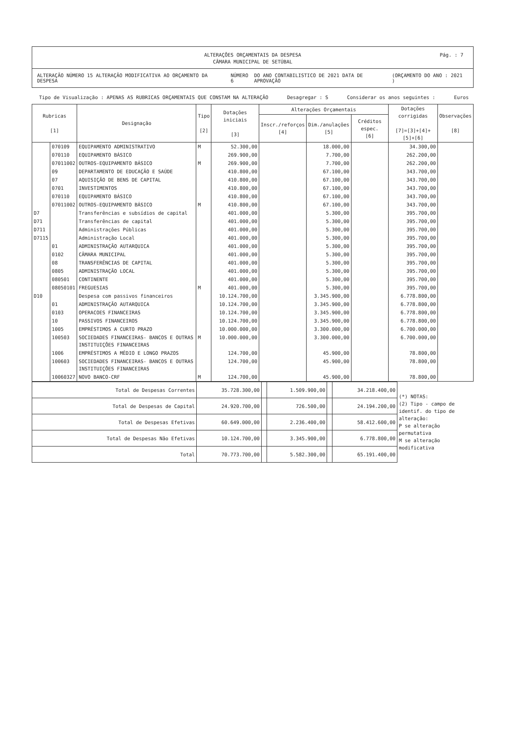ALTERAÇÕES ORÇAMENTAIS DA DESPESA
CÂMARA MUNICIPAL DE SETÚBAL
Pág. : 7
ALTERAÇÃO NÚMERO 15 ALTERAÇÃO MODIFICATIVA AO ORÇAMENTO DA DESPESA NÚMERO 6 DO ANO CONTABILISTICO DE 2021 DATA DE APROVAÇÃO (ORÇAMENTO DO ANO : 2021 )
Tipo de Visualização : APENAS AS RUBRICAS ORÇAMENTAIS QUE CONSTAM NA ALTERAÇÃO Desagregar : S Considerar os anos seguintes : Euros
| Rubricas [1] | | Designação | Tipo [2] | Dotações iniciais [3] | Alterações Orçamentais | | | Dotações corrigidas [7]=[3]+[4]+[5]+[6] | Observações [8] |
| --- | --- | --- | --- | --- | --- | --- | --- | --- | --- |
| | | | | | Inscr./reforços [4] | Dim./anulações [5] | Créditos espec. [6] | | |
| | 070109 | EQUIPAMENTO ADMINISTRATIVO | M | 52.300,00 | | 18.000,00 | | 34.300,00 | |
| | 070110 | EQUIPAMENTO BÁSICO | | 269.900,00 | | 7.700,00 | | 262.200,00 | |
| | 07011002 | OUTROS-EQUIPAMENTO BÁSICO | M | 269.900,00 | | 7.700,00 | | 262.200,00 | |
| | 09 | DEPARTAMENTO DE EDUCAÇÃO E SAÚDE | | 410.800,00 | | 67.100,00 | | 343.700,00 | |
| | 07 | AQUISIÇÃO DE BENS DE CAPITAL | | 410.800,00 | | 67.100,00 | | 343.700,00 | |
| | 0701 | INVESTIMENTOS | | 410.800,00 | | 67.100,00 | | 343.700,00 | |
| | 070110 | EQUIPAMENTO BÁSICO | | 410.800,00 | | 67.100,00 | | 343.700,00 | |
| | 07011002 | OUTROS-EQUIPAMENTO BÁSICO | M | 410.800,00 | | 67.100,00 | | 343.700,00 | |
| D7 | | Transferências e subsídios de capital | | 401.000,00 | | 5.300,00 | | 395.700,00 | |
| D71 | | Transferências de capital | | 401.000,00 | | 5.300,00 | | 395.700,00 | |
| D711 | | Administrações Públicas | | 401.000,00 | | 5.300,00 | | 395.700,00 | |
| D7115 | | Administração Local | | 401.000,00 | | 5.300,00 | | 395.700,00 | |
| | 01 | ADMINISTRAÇÃO AUTARQUICA | | 401.000,00 | | 5.300,00 | | 395.700,00 | |
| | 0102 | CÂMARA MUNICIPAL | | 401.000,00 | | 5.300,00 | | 395.700,00 | |
| | 08 | TRANSFERÊNCIAS DE CAPITAL | | 401.000,00 | | 5.300,00 | | 395.700,00 | |
| | 0805 | ADMINISTRAÇÃO LOCAL | | 401.000,00 | | 5.300,00 | | 395.700,00 | |
| | 080501 | CONTINENTE | | 401.000,00 | | 5.300,00 | | 395.700,00 | |
| | 08050101 | FREGUESIAS | M | 401.000,00 | | 5.300,00 | | 395.700,00 | |
| D10 | | Despesa com passivos financeiros | | 10.124.700,00 | | 3.345.900,00 | | 6.778.800,00 | |
| | 01 | ADMINISTRAÇÃO AUTARQUICA | | 10.124.700,00 | | 3.345.900,00 | | 6.778.800,00 | |
| | 0103 | OPERACOES FINANCEIRAS | | 10.124.700,00 | | 3.345.900,00 | | 6.778.800,00 | |
| | 10 | PASSIVOS FINANCEIROS | | 10.124.700,00 | | 3.345.900,00 | | 6.778.800,00 | |
| | 1005 | EMPRÉSTIMOS A CURTO PRAZO | | 10.000.000,00 | | 3.300.000,00 | | 6.700.000,00 | |
| | 100503 | SOCIEDADES FINANCEIRAS- BANCOS E OUTRAS INSTITUIÇÕES FINANCEIRAS | M | 10.000.000,00 | | 3.300.000,00 | | 6.700.000,00 | |
| | 1006 | EMPRÉSTIMOS A MÉDIO E LONGO PRAZOS | | 124.700,00 | | 45.900,00 | | 78.800,00 | |
| | 100603 | SOCIEDADES FINANCEIRAS- BANCOS E OUTRAS INSTITUIÇÕES FINANCEIRAS | | 124.700,00 | | 45.900,00 | | 78.800,00 | |
| | 10060327 | NOVO BANCO-CRF | M | 124.700,00 | | 45.900,00 | | 78.800,00 | |
| Total de Despesas Correntes | 35.728.300,00 | | 1.509.900,00 | | 34.218.400,00 | (*) NOTAS: (2) Tipo - campo de identif. do tipo de alteração: P se alteração permutativa M se alteração modificativa |
| Total de Despesas de Capital | 24.920.700,00 | | 726.500,00 | | 24.194.200,00 | |
| Total de Despesas Efetivas | 60.649.000,00 | | 2.236.400,00 | | 58.412.600,00 | |
| Total de Despesas Não Efetivas | 10.124.700,00 | | 3.345.900,00 | | 6.778.800,00 | |
| Total | 70.773.700,00 | | 5.582.300,00 | | 65.191.400,00 | |